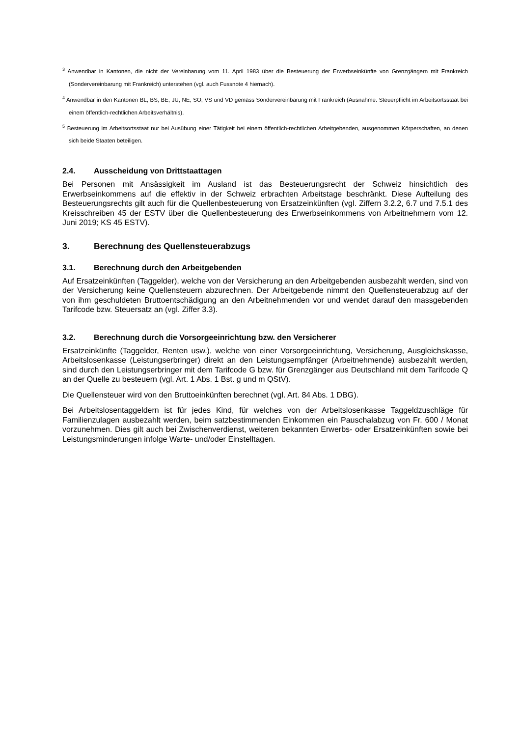<sup>3</sup> Anwendbar in Kantonen, die nicht der Vereinbarung vom 11. April 1983 über die Besteuerung der Erwerbseinkünfte von Grenzgängern mit Frankreich (Sondervereinbarung mit Frankreich) unterstehen (vgl. auch Fussnote 4 hiernach).
<sup>4</sup> Anwendbar in den Kantonen BL, BS, BE, JU, NE, SO, VS und VD gemäss Sondervereinbarung mit Frankreich (Ausnahme: Steuerpflicht im Arbeitsortsstaat bei einem öffentlich-rechtlichen Arbeitsverhältnis).
<sup>5</sup> Besteuerung im Arbeitsortsstaat nur bei Ausübung einer Tätigkeit bei einem öffentlich-rechtlichen Arbeitgebenden, ausgenommen Körperschaften, an denen sich beide Staaten beteiligen.
2.4. Ausscheidung von Drittstaattagen
Bei Personen mit Ansässigkeit im Ausland ist das Besteuerungsrecht der Schweiz hinsichtlich des Erwerbseinkommens auf die effektiv in der Schweiz erbrachten Arbeitstage beschränkt. Diese Aufteilung des Besteuerungsrechts gilt auch für die Quellenbesteuerung von Ersatzeinkünften (vgl. Ziffern 3.2.2, 6.7 und 7.5.1 des Kreisschreiben 45 der ESTV über die Quellenbesteuerung des Erwerbseinkommens von Arbeitnehmern vom 12. Juni 2019; KS 45 ESTV).
3. Berechnung des Quellensteuerabzugs
3.1. Berechnung durch den Arbeitgebenden
Auf Ersatzeinkünften (Taggelder), welche von der Versicherung an den Arbeitgebenden ausbezahlt werden, sind von der Versicherung keine Quellensteuern abzurechnen. Der Arbeitgebende nimmt den Quellensteuerabzug auf der von ihm geschuldeten Bruttoentschädigung an den Arbeitnehmenden vor und wendet darauf den massgebenden Tarifcode bzw. Steuersatz an (vgl. Ziffer 3.3).
3.2. Berechnung durch die Vorsorgeeinrichtung bzw. den Versicherer
Ersatzeinkünfte (Taggelder, Renten usw.), welche von einer Vorsorgeeinrichtung, Versicherung, Ausgleichskasse, Arbeitslosenkasse (Leistungserbringer) direkt an den Leistungsempfänger (Arbeitnehmende) ausbezahlt werden, sind durch den Leistungserbringer mit dem Tarifcode G bzw. für Grenzgänger aus Deutschland mit dem Tarifcode Q an der Quelle zu besteuern (vgl. Art. 1 Abs. 1 Bst. g und m QStV).
Die Quellensteuer wird von den Bruttoeinkünften berechnet (vgl. Art. 84 Abs. 1 DBG).
Bei Arbeitslosentaggeldern ist für jedes Kind, für welches von der Arbeitslosenkasse Taggeldzuschläge für Familienzulagen ausbezahlt werden, beim satzbestimmenden Einkommen ein Pauschalabzug von Fr. 600 / Monat vorzunehmen. Dies gilt auch bei Zwischenverdienst, weiteren bekannten Erwerbs- oder Ersatzeinkünften sowie bei Leistungsminderungen infolge Warte- und/oder Einstelltagen.